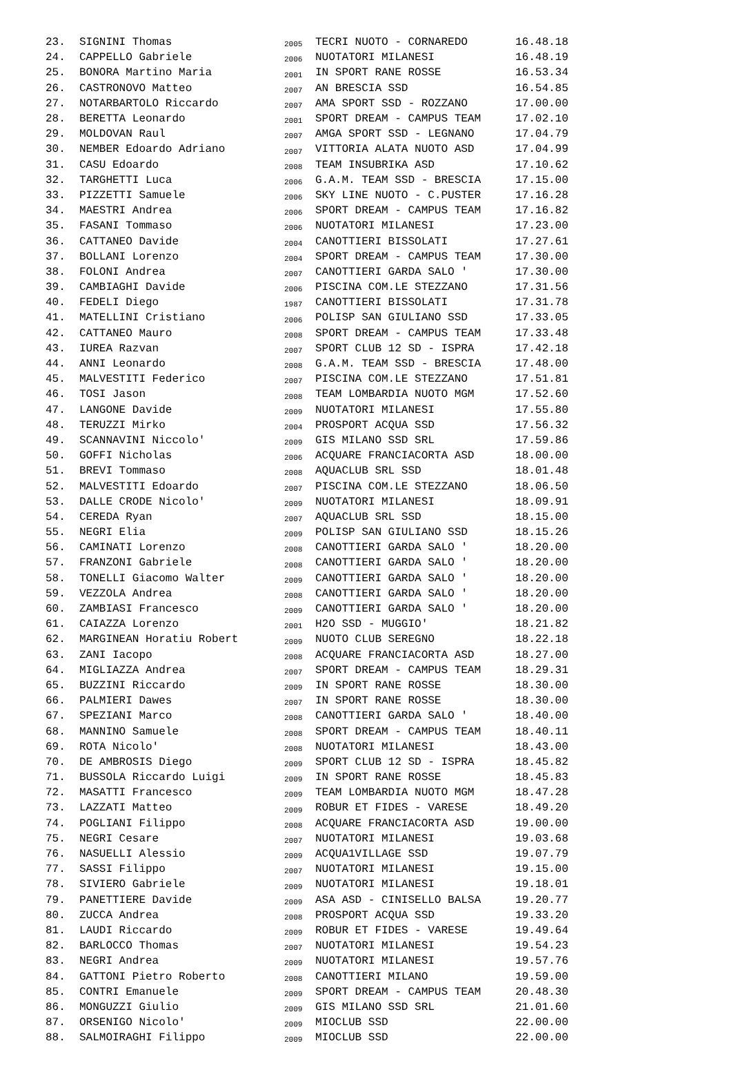| 23. | SIGNINI Thomas | 2005 | TECRI NUOTO - CORNAREDO | 16.48.18 |
| 24. | CAPPELLO Gabriele | 2006 | NUOTATORI MILANESI | 16.48.19 |
| 25. | BONORA Martino Maria | 2001 | IN SPORT RANE ROSSE | 16.53.34 |
| 26. | CASTRONOVO Matteo | 2007 | AN BRESCIA SSD | 16.54.85 |
| 27. | NOTARBARTOLO Riccardo | 2007 | AMA SPORT SSD - ROZZANO | 17.00.00 |
| 28. | BERETTA Leonardo | 2001 | SPORT DREAM - CAMPUS TEAM | 17.02.10 |
| 29. | MOLDOVAN Raul | 2007 | AMGA SPORT SSD - LEGNANO | 17.04.79 |
| 30. | NEMBER Edoardo Adriano | 2007 | VITTORIA ALATA NUOTO ASD | 17.04.99 |
| 31. | CASU Edoardo | 2008 | TEAM INSUBRIKA ASD | 17.10.62 |
| 32. | TARGHETTI Luca | 2006 | G.A.M. TEAM SSD - BRESCIA | 17.15.00 |
| 33. | PIZZETTI Samuele | 2006 | SKY LINE NUOTO - C.PUSTER | 17.16.28 |
| 34. | MAESTRI Andrea | 2006 | SPORT DREAM - CAMPUS TEAM | 17.16.82 |
| 35. | FASANI Tommaso | 2006 | NUOTATORI MILANESI | 17.23.00 |
| 36. | CATTANEO Davide | 2004 | CANOTTIERI BISSOLATI | 17.27.61 |
| 37. | BOLLANI Lorenzo | 2004 | SPORT DREAM - CAMPUS TEAM | 17.30.00 |
| 38. | FOLONI Andrea | 2007 | CANOTTIERI GARDA SALO ' | 17.30.00 |
| 39. | CAMBIAGHI Davide | 2006 | PISCINA COM.LE STEZZANO | 17.31.56 |
| 40. | FEDELI Diego | 1987 | CANOTTIERI BISSOLATI | 17.31.78 |
| 41. | MATELLINI Cristiano | 2006 | POLISP SAN GIULIANO SSD | 17.33.05 |
| 42. | CATTANEO Mauro | 2008 | SPORT DREAM - CAMPUS TEAM | 17.33.48 |
| 43. | IUREA Razvan | 2007 | SPORT CLUB 12 SD - ISPRA | 17.42.18 |
| 44. | ANNI Leonardo | 2008 | G.A.M. TEAM SSD - BRESCIA | 17.48.00 |
| 45. | MALVESTITI Federico | 2007 | PISCINA COM.LE STEZZANO | 17.51.81 |
| 46. | TOSI Jason | 2008 | TEAM LOMBARDIA NUOTO MGM | 17.52.60 |
| 47. | LANGONE Davide | 2009 | NUOTATORI MILANESI | 17.55.80 |
| 48. | TERUZZI Mirko | 2004 | PROSPORT ACQUA SSD | 17.56.32 |
| 49. | SCANNAVINI Niccolo' | 2009 | GIS MILANO SSD SRL | 17.59.86 |
| 50. | GOFFI Nicholas | 2006 | ACQUARE FRANCIACORTA ASD | 18.00.00 |
| 51. | BREVI Tommaso | 2008 | AQUACLUB SRL SSD | 18.01.48 |
| 52. | MALVESTITI Edoardo | 2007 | PISCINA COM.LE STEZZANO | 18.06.50 |
| 53. | DALLE CRODE Nicolo' | 2009 | NUOTATORI MILANESI | 18.09.91 |
| 54. | CEREDA Ryan | 2007 | AQUACLUB SRL SSD | 18.15.00 |
| 55. | NEGRI Elia | 2009 | POLISP SAN GIULIANO SSD | 18.15.26 |
| 56. | CAMINATI Lorenzo | 2008 | CANOTTIERI GARDA SALO ' | 18.20.00 |
| 57. | FRANZONI Gabriele | 2008 | CANOTTIERI GARDA SALO ' | 18.20.00 |
| 58. | TONELLI Giacomo Walter | 2009 | CANOTTIERI GARDA SALO ' | 18.20.00 |
| 59. | VEZZOLA Andrea | 2008 | CANOTTIERI GARDA SALO ' | 18.20.00 |
| 60. | ZAMBIASI Francesco | 2009 | CANOTTIERI GARDA SALO ' | 18.20.00 |
| 61. | CAIAZZA Lorenzo | 2001 | H2O SSD - MUGGIO' | 18.21.82 |
| 62. | MARGINEAN Horatiu Robert | 2009 | NUOTO CLUB SEREGNO | 18.22.18 |
| 63. | ZANI Iacopo | 2008 | ACQUARE FRANCIACORTA ASD | 18.27.00 |
| 64. | MIGLIAZZA Andrea | 2007 | SPORT DREAM - CAMPUS TEAM | 18.29.31 |
| 65. | BUZZINI Riccardo | 2009 | IN SPORT RANE ROSSE | 18.30.00 |
| 66. | PALMIERI Dawes | 2007 | IN SPORT RANE ROSSE | 18.30.00 |
| 67. | SPEZIANI Marco | 2008 | CANOTTIERI GARDA SALO ' | 18.40.00 |
| 68. | MANNINO Samuele | 2008 | SPORT DREAM - CAMPUS TEAM | 18.40.11 |
| 69. | ROTA Nicolo' | 2008 | NUOTATORI MILANESI | 18.43.00 |
| 70. | DE AMBROSIS Diego | 2009 | SPORT CLUB 12 SD - ISPRA | 18.45.82 |
| 71. | BUSSOLA Riccardo Luigi | 2009 | IN SPORT RANE ROSSE | 18.45.83 |
| 72. | MASATTI Francesco | 2009 | TEAM LOMBARDIA NUOTO MGM | 18.47.28 |
| 73. | LAZZATI Matteo | 2009 | ROBUR ET FIDES - VARESE | 18.49.20 |
| 74. | POGLIANI Filippo | 2008 | ACQUARE FRANCIACORTA ASD | 19.00.00 |
| 75. | NEGRI Cesare | 2007 | NUOTATORI MILANESI | 19.03.68 |
| 76. | NASUELLI Alessio | 2009 | ACQUA1VILLAGE SSD | 19.07.79 |
| 77. | SASSI Filippo | 2007 | NUOTATORI MILANESI | 19.15.00 |
| 78. | SIVIERO Gabriele | 2009 | NUOTATORI MILANESI | 19.18.01 |
| 79. | PANETTIERE Davide | 2009 | ASA ASD - CINISELLO BALSA | 19.20.77 |
| 80. | ZUCCA Andrea | 2008 | PROSPORT ACQUA SSD | 19.33.20 |
| 81. | LAUDI Riccardo | 2009 | ROBUR ET FIDES - VARESE | 19.49.64 |
| 82. | BARLOCCO Thomas | 2007 | NUOTATORI MILANESI | 19.54.23 |
| 83. | NEGRI Andrea | 2009 | NUOTATORI MILANESI | 19.57.76 |
| 84. | GATTONI Pietro Roberto | 2008 | CANOTTIERI MILANO | 19.59.00 |
| 85. | CONTRI Emanuele | 2009 | SPORT DREAM - CAMPUS TEAM | 20.48.30 |
| 86. | MONGUZZI Giulio | 2009 | GIS MILANO SSD SRL | 21.01.60 |
| 87. | ORSENIGO Nicolo' | 2009 | MIOCLUB SSD | 22.00.00 |
| 88. | SALMOIRAGHI Filippo | 2009 | MIOCLUB SSD | 22.00.00 |